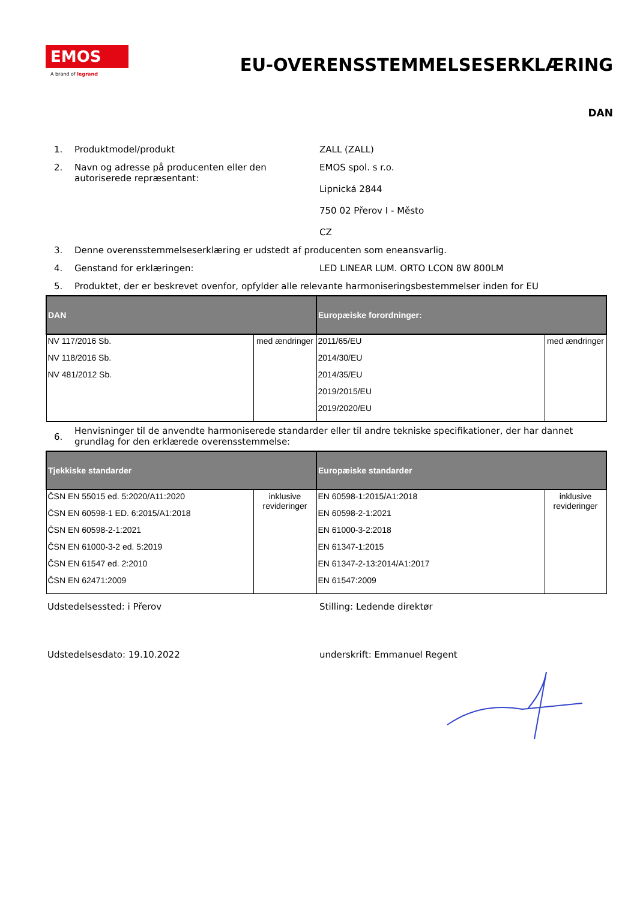EMOS
A brand of legrand
EU-OVERENSSTEMMELSESERKLÆRING
DAN
1. Produktmodel/produkt ZALL (ZALL)
2. Navn og adresse på producenten eller den autoriserede repræsentant:
EMOS spol. s r.o.
Lipnická 2844
750 02 Přerov I - Město
CZ
3. Denne overensstemmelseserklæring er udstedt af producenten som eneansvarlig.
4. Genstand for erklæringen: LED LINEAR LUM. ORTO LCON 8W 800LM
5. Produktet, der er beskrevet ovenfor, opfylder alle relevante harmoniseringsbestemmelser inden for EU
| DAN | | Europæiske forordninger: | |
| --- | --- | --- | --- |
| NV 117/2016 Sb. NV 118/2016 Sb. NV 481/2012 Sb. | med ændringer | 2011/65/EU 2014/30/EU 2014/35/EU 2019/2015/EU 2019/2020/EU | med ændringer |
6.
Henvisninger til de anvendte harmoniserede standarder eller til andre tekniske specifikationer, der har dannet grundlag for den erklærede overensstemmelse:
| Tjekkiske standarder | | Europæiske standarder | |
| --- | --- | --- | --- |
| ČSN EN 55015 ed. 5:2020/A11:2020 ČSN EN 60598-1 ED. 6:2015/A1:2018 ČSN EN 60598-2-1:2021 ČSN EN 61000-3-2 ed. 5:2019 ČSN EN 61547 ed. 2:2010 ČSN EN 62471:2009 | inklusive revideringer | EN 60598-1:2015/A1:2018 EN 60598-2-1:2021 EN 61000-3-2:2018 EN 61347-1:2015 EN 61347-2-13:2014/A1:2017 EN 61547:2009 | inklusive revideringer |
Udstedelsessted: i Přerov Stilling: Ledende direktør
Udstedelsesdato: 19.10.2022 underskrift: Emmanuel Regent